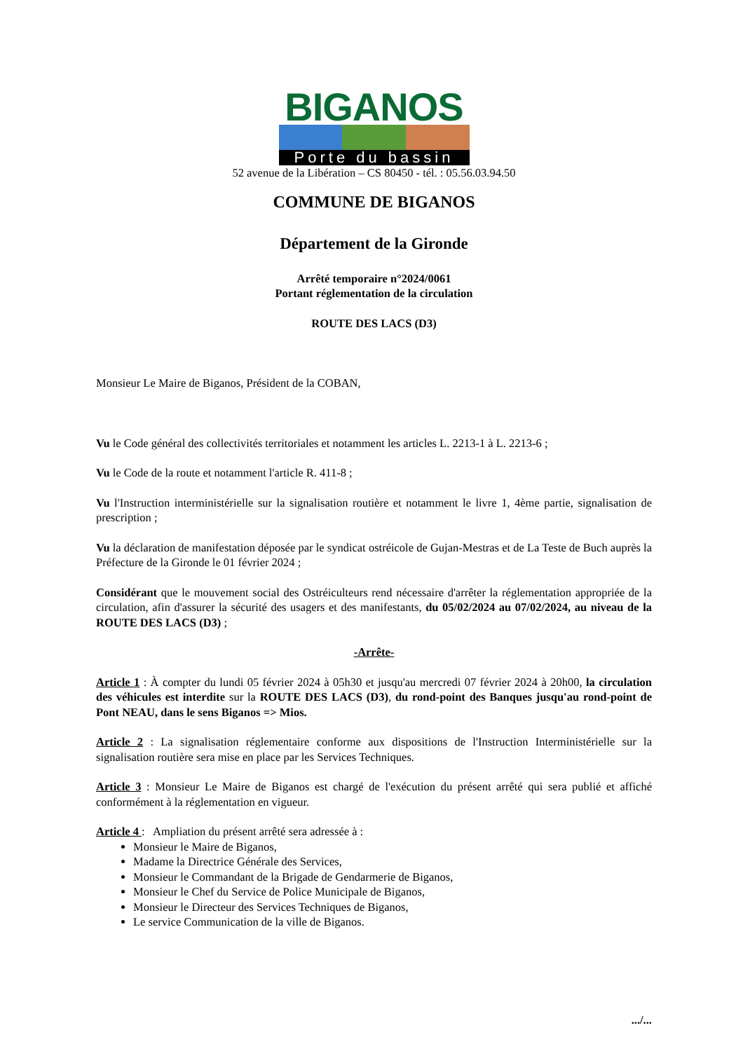BIGANOS
Porte du bassin
52 avenue de la Libération – CS 80450 - tél. : 05.56.03.94.50
COMMUNE DE BIGANOS
Département de la Gironde
Arrêté temporaire n°2024/0061
Portant réglementation de la circulation
ROUTE DES LACS (D3)
Monsieur Le Maire de Biganos, Président de la COBAN,
Vu le Code général des collectivités territoriales et notamment les articles L. 2213-1 à L. 2213-6 ;
Vu le Code de la route et notamment l'article R. 411-8 ;
Vu l'Instruction interministérielle sur la signalisation routière et notamment le livre 1, 4ème partie, signalisation de prescription ;
Vu la déclaration de manifestation déposée par le syndicat ostréicole de Gujan-Mestras et de La Teste de Buch auprès la Préfecture de la Gironde le 01 février 2024 ;
Considérant que le mouvement social des Ostréiculteurs rend nécessaire d'arrêter la réglementation appropriée de la circulation, afin d'assurer la sécurité des usagers et des manifestants, du 05/02/2024 au 07/02/2024, au niveau de la ROUTE DES LACS (D3) ;
-Arrête-
Article 1 : À compter du lundi 05 février 2024 à 05h30 et jusqu'au mercredi 07 février 2024 à 20h00, la circulation des véhicules est interdite sur la ROUTE DES LACS (D3), du rond-point des Banques jusqu'au rond-point de Pont NEAU, dans le sens Biganos => Mios.
Article 2 : La signalisation réglementaire conforme aux dispositions de l'Instruction Interministérielle sur la signalisation routière sera mise en place par les Services Techniques.
Article 3 : Monsieur Le Maire de Biganos est chargé de l'exécution du présent arrêté qui sera publié et affiché conformément à la réglementation en vigueur.
Article 4 : Ampliation du présent arrêté sera adressée à :
Monsieur le Maire de Biganos,
Madame la Directrice Générale des Services,
Monsieur le Commandant de la Brigade de Gendarmerie de Biganos,
Monsieur le Chef du Service de Police Municipale de Biganos,
Monsieur le Directeur des Services Techniques de Biganos,
Le service Communication de la ville de Biganos.
.../...